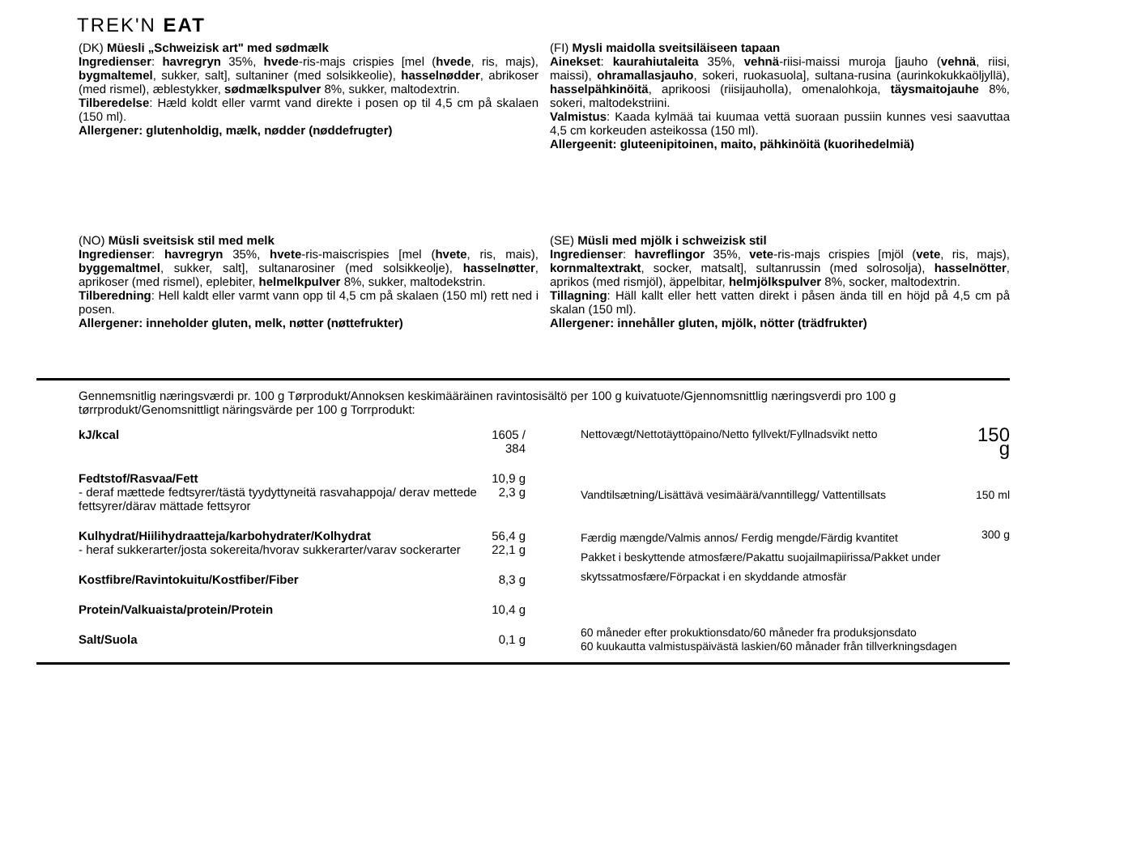TREK'N EAT
(DK) Müesli „Schweizisk art" med sødmælk
Ingredienser: havregryn 35%, hvede-ris-majs crispies [mel (hvede, ris, majs), bygmaltemel, sukker, salt], sultaniner (med solsikkeolie), hasselnødder, abrikoser (med rismel), æblestykker, sødmælkspulver 8%, sukker, maltodextrin.
Tilberedelse: Hæld koldt eller varmt vand direkte i posen op til 4,5 cm på skalaen (150 ml).
Allergener: glutenholdig, mælk, nødder (nøddefrugter)
(NO) Müsli sveitsisk stil med melk
Ingredienser: havregryn 35%, hvete-ris-maiscrispies [mel (hvete, ris, mais), byggemaltmel, sukker, salt], sultanarosiner (med solsikkeolje), hasselnøtter, aprikoser (med rismel), eplebiter, helmelkpulver 8%, sukker, maltodekstrin.
Tilberedning: Hell kaldt eller varmt vann opp til 4,5 cm på skalaen (150 ml) rett ned i posen.
Allergener: inneholder gluten, melk, nøtter (nøttefrukter)
(FI) Mysli maidolla sveitsiläiseen tapaan
Ainekset: kaurahiutaleita 35%, vehnä-riisi-maissi muroja [jauho (vehnä, riisi, maissi), ohramallasjauho, sokeri, ruokasuola], sultana-rusina (aurinkokukkaöljyllä), hasselpähkinöitä, aprikoosi (riisijauholla), omenalohkoja, täysmaitojauhe 8%, sokeri, maltodekstriini.
Valmistus: Kaada kylmää tai kuumaa vettä suoraan pussiin kunnes vesi saavuttaa 4,5 cm korkeuden asteikossa (150 ml).
Allergeenit: gluteenipitoinen, maito, pähkinöitä (kuorihedelmiä)
(SE) Müsli med mjölk i schweizisk stil
Ingredienser: havreflingor 35%, vete-ris-majs crispies [mjöl (vete, ris, majs), kornmaltextrakt, socker, matsalt], sultanrussin (med solrosolja), hasselnötter, aprikos (med rismjöl), äppelbitar, helmjölkspulver 8%, socker, maltodextrin.
Tillagning: Häll kallt eller hett vatten direkt i påsen ända till en höjd på 4,5 cm på skalan (150 ml).
Allergener: innehåller gluten, mjölk, nötter (trädfrukter)
Gennemsnitlig næringsværdi pr. 100 g Tørprodukt/Annoksen keskimääräinen ravintosisältö per 100 g kuivatuote/Gjennomsnittlig næringsverdi pro 100 g tørrprodukt/Genomsnittligt näringsvärde per 100 g Torrprodukt:
| kJ/kcal | 1605 / 384 |
| Fedtstof/Rasvaa/Fett - deraf mættede fedtsyrer/tästä tyydyttyneitä rasvahappoja/ derav mettede fettsyrer/därav mättade fettsyror | 10,9 g 2,3 g |
| Kulhydrat/Hiilihydraatteja/karbohydrater/Kolhydrat - heraf sukkerarter/josta sokereita/hvorav sukkerarter/varav sockerarter | 56,4 g 22,1 g |
| Kostfibre/Ravintokuitu/Kostfiber/Fiber | 8,3 g |
| Protein/Valkuaista/protein/Protein | 10,4 g |
| Salt/Suola | 0,1 g |
| Nettovægt/Nettotäyttöpaino/Netto fyllvekt/Fyllnadsvikt netto | 150 g |
| Vandtilsætning/Lisättävä vesimäärä/vanntillegg/ Vattentillsats | 150 ml |
| Færdig mængde/Valmis annos/ Ferdig mengde/Färdig kvantitet Pakket i beskyttende atmosfære/Pakattu suojailmapiirissa/Pakket under skytssatmosfære/Förpackat i en skyddande atmosfär | 300 g |
| 60 måneder efter prokuktionsdato/60 måneder fra produksjonsdato 60 kuukautta valmistuspäivästä laskien/60 månader från tillverkningsdagen | |